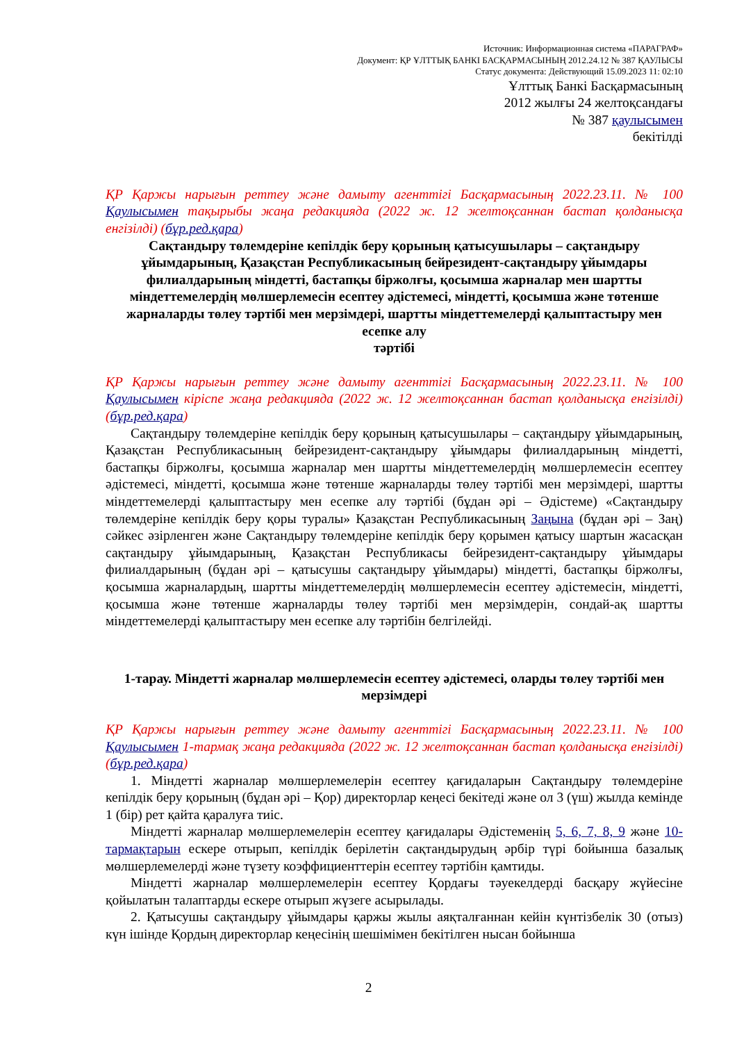Источник: Информационная система «ПАРАГРАФ»
Документ: ҚР ҰЛТТЫҚ БАНКІ БАСҚАРМАСЫНЫҢ 2012.24.12 № 387 ҚАУЛЫСЫ
Статус документа: Действующий 15.09.2023 11: 02:10
Ұлттық Банкі Басқармасының
2012 жылғы 24 желтоқсандағы
№ 387 қаулысымен
бекітілді
ҚР Қаржы нарығын реттеу және дамыту агенттігі Басқармасының 2022.23.11. № 100 Қаулысымен тақырыбы жаңа редакцияда (2022 ж. 12 желтоқсаннан бастап қолданысқа енгізілді) (бұр.ред.қара)
Сақтандыру төлемдеріне кепілдік беру қорының қатысушылары – сақтандыру ұйымдарының, Қазақстан Республикасының бейрезидент-сақтандыру ұйымдары филиалдарының міндетті, бастапқы біржолғы, қосымша жарналар мен шартты міндеттемелердің мөлшерлемесін есептеу әдістемесі, міндетті, қосымша және төтенше жарналарды төлеу тәртібі мен мерзімдері, шартты міндеттемелерді қалыптастыру мен есепке алу
тәртібі
ҚР Қаржы нарығын реттеу және дамыту агенттігі Басқармасының 2022.23.11. № 100 Қаулысымен кіріспе жаңа редакцияда (2022 ж. 12 желтоқсаннан бастап қолданысқа енгізілді) (бұр.ред.қара)
Сақтандыру төлемдеріне кепілдік беру қорының қатысушылары – сақтандыру ұйымдарының, Қазақстан Республикасының бейрезидент-сақтандыру ұйымдары филиалдарының міндетті, бастапқы біржолғы, қосымша жарналар мен шартты міндеттемелердің мөлшерлемесін есептеу әдістемесі, міндетті, қосымша және төтенше жарналарды төлеу тәртібі мен мерзімдері, шартты міндеттемелерді қалыптастыру мен есепке алу тәртібі (бұдан әрі – Әдістеме) «Сақтандыру төлемдеріне кепілдік беру қоры туралы» Қазақстан Республикасының Заңына (бұдан әрі – Заң) сәйкес әзірленген және Сақтандыру төлемдеріне кепілдік беру қорымен қатысу шартын жасасқан сақтандыру ұйымдарының, Қазақстан Республикасы бейрезидент-сақтандыру ұйымдары филиалдарының (бұдан әрі – қатысушы сақтандыру ұйымдары) міндетті, бастапқы біржолғы, қосымша жарналардың, шартты міндеттемелердің мөлшерлемесін есептеу әдістемесін, міндетті, қосымша және төтенше жарналарды төлеу тәртібі мен мерзімдерін, сондай-ақ шартты міндеттемелерді қалыптастыру мен есепке алу тәртібін белгілейді.
1-тарау. Міндетті жарналар мөлшерлемесін есептеу әдістемесі, оларды төлеу тәртібі мен мерзімдері
ҚР Қаржы нарығын реттеу және дамыту агенттігі Басқармасының 2022.23.11. № 100 Қаулысымен 1-тармақ жаңа редакцияда (2022 ж. 12 желтоқсаннан бастап қолданысқа енгізілді) (бұр.ред.қара)
1. Міндетті жарналар мөлшерлемелерін есептеу қағидаларын Сақтандыру төлемдеріне кепілдік беру қорының (бұдан әрі – Қор) директорлар кеңесі бекітеді және ол 3 (үш) жылда кемінде 1 (бір) рет қайта қаралуға тиіс.
Міндетті жарналар мөлшерлемелерін есептеу қағидалары Әдістеменің 5, 6, 7, 8, 9 және 10-тармақтарын ескере отырып, кепілдік берілетін сақтандырудың әрбір түрі бойынша базалық мөлшерлемелерді және түзету коэффициенттерін есептеу тәртібін қамтиды.
Міндетті жарналар мөлшерлемелерін есептеу Қордағы тәуекелдерді басқару жүйесіне қойылатын талаптарды ескере отырып жүзеге асырылады.
2. Қатысушы сақтандыру ұйымдары қаржы жылы аяқталғаннан кейін күнтізбелік 30 (отыз) күн ішінде Қордың директорлар кеңесінің шешімімен бекітілген нысан бойынша
2